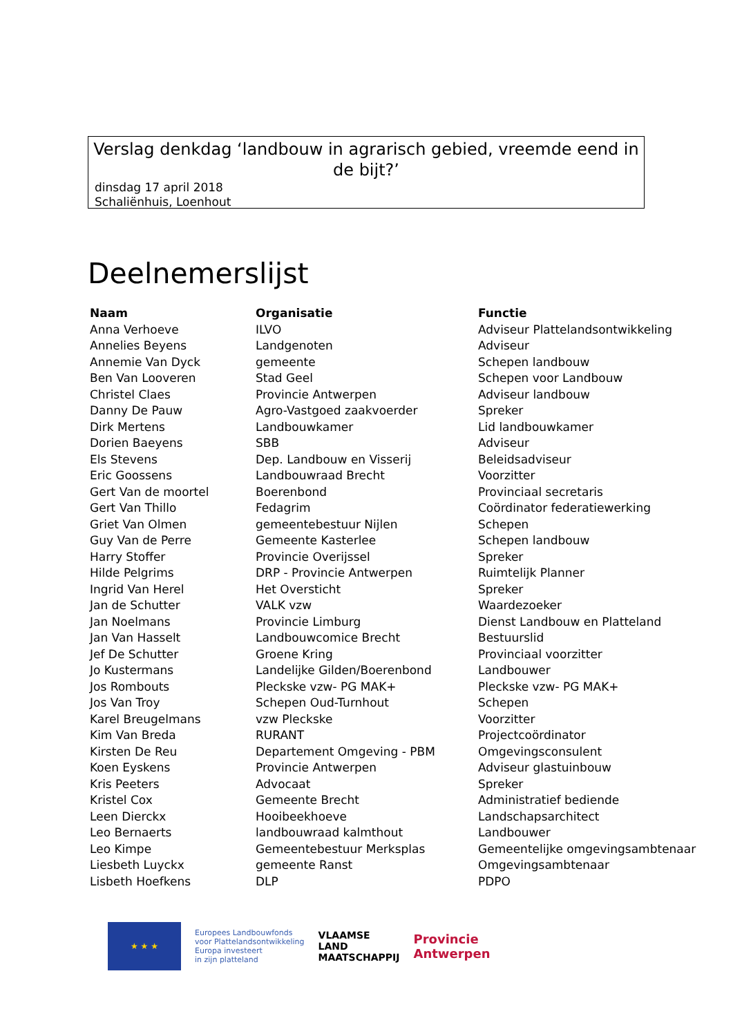Verslag denkdag ‘landbouw in agrarisch gebied, vreemde eend in de bijt?’
dinsdag 17 april 2018
Schaliënhuis, Loenhout
Deelnemerslijst
| Naam | Organisatie | Functie |
| --- | --- | --- |
| Anna Verhoeve | ILVO | Adviseur Plattelandsontwikkeling |
| Annelies Beyens | Landgenoten | Adviseur |
| Annemie Van Dyck | gemeente | Schepen landbouw |
| Ben Van Looveren | Stad Geel | Schepen voor Landbouw |
| Christel Claes | Provincie Antwerpen | Adviseur landbouw |
| Danny De Pauw | Agro-Vastgoed zaakvoerder | Spreker |
| Dirk Mertens | Landbouwkamer | Lid landbouwkamer |
| Dorien Baeyens | SBB | Adviseur |
| Els Stevens | Dep. Landbouw en Visserij | Beleidsadviseur |
| Eric Goossens | Landbouwraad Brecht | Voorzitter |
| Gert Van de moortel | Boerenbond | Provinciaal secretaris |
| Gert Van Thillo | Fedagrim | Coördinator federatiewerking |
| Griet Van Olmen | gemeentebestuur Nijlen | Schepen |
| Guy Van de Perre | Gemeente Kasterlee | Schepen landbouw |
| Harry Stoffer | Provincie Overijssel | Spreker |
| Hilde Pelgrims | DRP - Provincie Antwerpen | Ruimtelijk Planner |
| Ingrid Van Herel | Het Oversticht | Spreker |
| Jan de Schutter | VALK vzw | Waardezoeker |
| Jan Noelmans | Provincie Limburg | Dienst Landbouw en Platteland |
| Jan Van Hasselt | Landbouwcomice Brecht | Bestuurslid |
| Jef De Schutter | Groene Kring | Provinciaal voorzitter |
| Jo Kustermans | Landelijke Gilden/Boerenbond | Landbouwer |
| Jos Rombouts | Pleckske vzw- PG MAK+ | Pleckske vzw- PG MAK+ |
| Jos Van Troy | Schepen Oud-Turnhout | Schepen |
| Karel Breugelmans | vzw Pleckske | Voorzitter |
| Kim Van Breda | RURANT | Projectcoördinator |
| Kirsten De Reu | Departement Omgeving - PBM | Omgevingsconsulent |
| Koen Eyskens | Provincie Antwerpen | Adviseur glastuinbouw |
| Kris Peeters | Advocaat | Spreker |
| Kristel Cox | Gemeente Brecht | Administratief bediende |
| Leen Dierckx | Hooibeekhoeve | Landschapsarchitect |
| Leo Bernaerts | landbouwraad kalmthout | Landbouwer |
| Leo Kimpe | Gemeentebestuur Merksplas | Gemeentelijke omgevingsambtenaar |
| Liesbeth Luyckx | gemeente Ranst | Omgevingsambtenaar |
| Lisbeth Hoefkens | DLP | PDPO |
★ ★ ★
Europees Landbouwfonds
voor Plattelandsontwikkeling
Europa investeert
in zijn platteland
VLAAMSE
LAND
MAATSCHAPPIJ
Provincie
Antwerpen